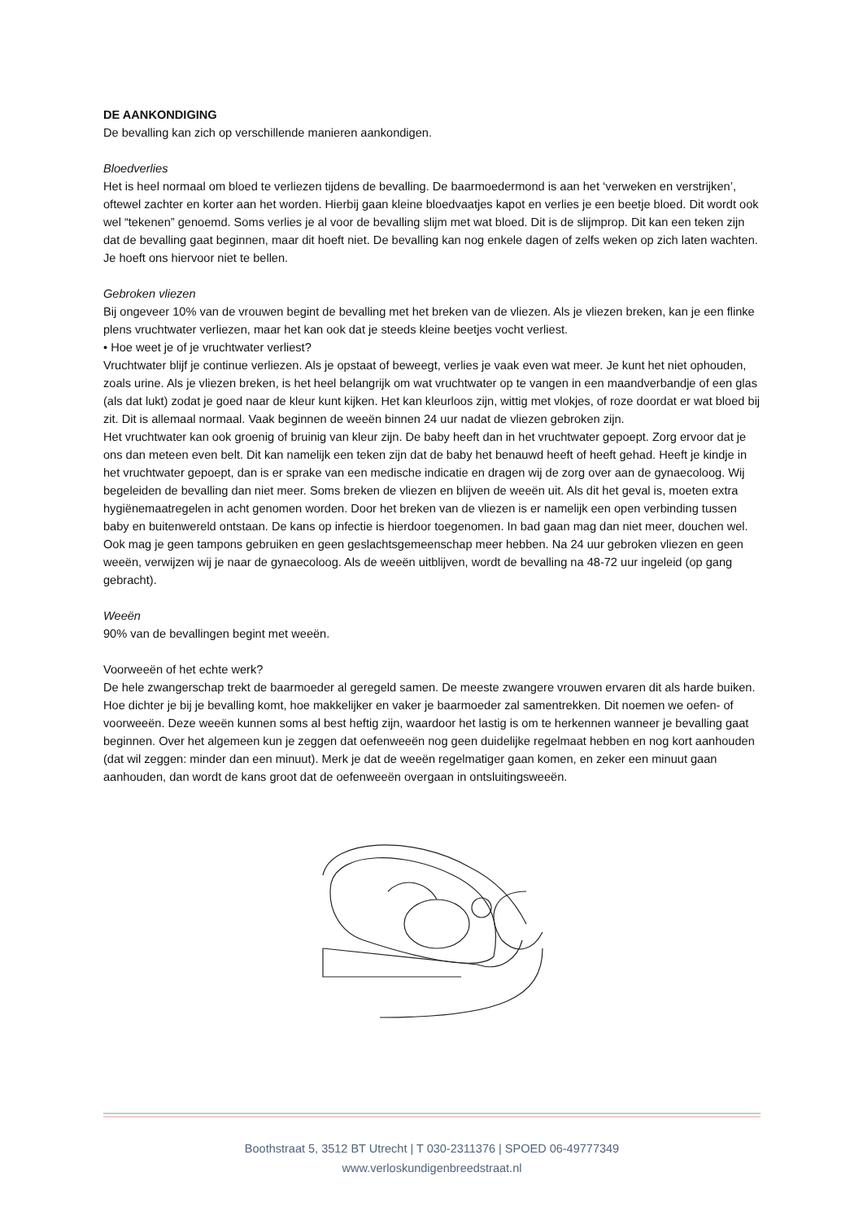DE AANKONDIGING
De bevalling kan zich op verschillende manieren aankondigen.
Bloedverlies
Het is heel normaal om bloed te verliezen tijdens de bevalling. De baarmoedermond is aan het ‘verweken en verstrijken’, oftewel zachter en korter aan het worden. Hierbij gaan kleine bloedvaatjes kapot en verlies je een beetje bloed. Dit wordt ook wel “tekenen” genoemd. Soms verlies je al voor de bevalling slijm met wat bloed. Dit is de slijmprop. Dit kan een teken zijn dat de bevalling gaat beginnen, maar dit hoeft niet. De bevalling kan nog enkele dagen of zelfs weken op zich laten wachten. Je hoeft ons hiervoor niet te bellen.
Gebroken vliezen
Bij ongeveer 10% van de vrouwen begint de bevalling met het breken van de vliezen. Als je vliezen breken, kan je een flinke plens vruchtwater verliezen, maar het kan ook dat je steeds kleine beetjes vocht verliest.
• Hoe weet je of je vruchtwater verliest?
Vruchtwater blijf je continue verliezen. Als je opstaat of beweegt, verlies je vaak even wat meer. Je kunt het niet ophouden, zoals urine. Als je vliezen breken, is het heel belangrijk om wat vruchtwater op te vangen in een maandverbandje of een glas (als dat lukt) zodat je goed naar de kleur kunt kijken. Het kan kleurloos zijn, wittig met vlokjes, of roze doordat er wat bloed bij zit. Dit is allemaal normaal. Vaak beginnen de weeën binnen 24 uur nadat de vliezen gebroken zijn.
Het vruchtwater kan ook groenig of bruinig van kleur zijn. De baby heeft dan in het vruchtwater gepoept. Zorg ervoor dat je ons dan meteen even belt. Dit kan namelijk een teken zijn dat de baby het benauwd heeft of heeft gehad. Heeft je kindje in het vruchtwater gepoept, dan is er sprake van een medische indicatie en dragen wij de zorg over aan de gynaecoloog. Wij begeleiden de bevalling dan niet meer. Soms breken de vliezen en blijven de weeën uit. Als dit het geval is, moeten extra hygiënemaatregelen in acht genomen worden. Door het breken van de vliezen is er namelijk een open verbinding tussen baby en buitenwereld ontstaan. De kans op infectie is hierdoor toegenomen. In bad gaan mag dan niet meer, douchen wel. Ook mag je geen tampons gebruiken en geen geslachtsgemeenschap meer hebben. Na 24 uur gebroken vliezen en geen weeën, verwijzen wij je naar de gynaecoloog. Als de weeën uitblijven, wordt de bevalling na 48-72 uur ingeleid (op gang gebracht).
Weeën
90% van de bevallingen begint met weeën.
Voorweeën of het echte werk?
De hele zwangerschap trekt de baarmoeder al geregeld samen. De meeste zwangere vrouwen ervaren dit als harde buiken. Hoe dichter je bij je bevalling komt, hoe makkelijker en vaker je baarmoeder zal samentrekken. Dit noemen we oefen- of voorweeën. Deze weeën kunnen soms al best heftig zijn, waardoor het lastig is om te herkennen wanneer je bevalling gaat beginnen. Over het algemeen kun je zeggen dat oefenweeën nog geen duidelijke regelmaat hebben en nog kort aanhouden (dat wil zeggen: minder dan een minuut). Merk je dat de weeën regelmatiger gaan komen, en zeker een minuut gaan aanhouden, dan wordt de kans groot dat de oefenweeën overgaan in ontsluitingsweeën.
Boothstraat 5, 3512 BT Utrecht | T 030-2311376 | SPOED 06-49777349
www.verloskundigenbreedstraat.nl